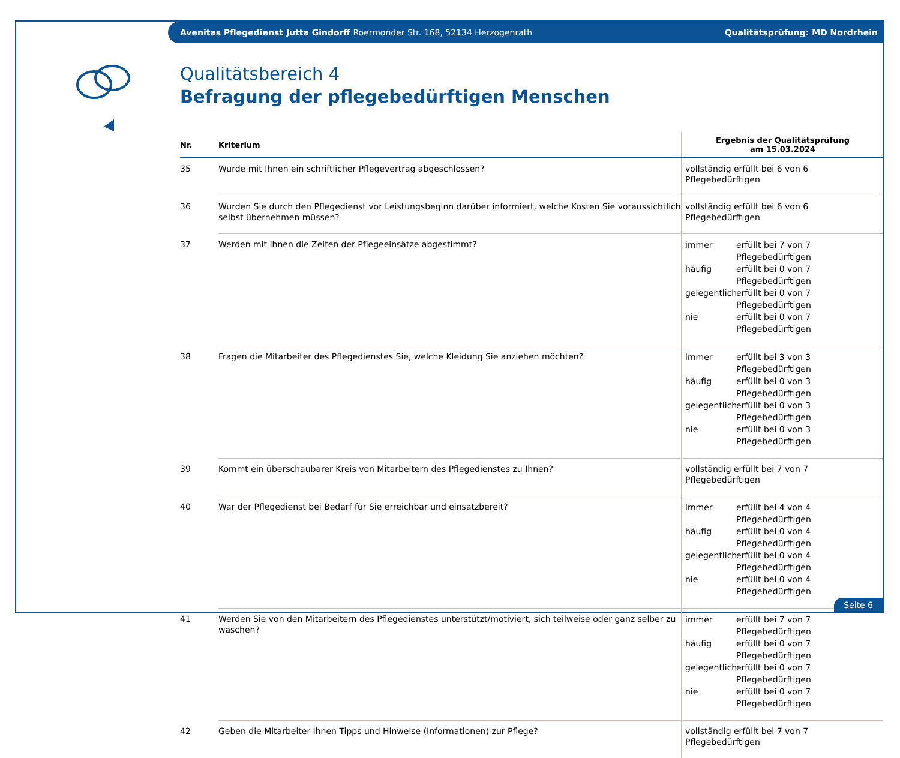Avenitas Pflegedienst Jutta Gindorff Roermonder Str. 168, 52134 Herzogenrath Qualitätsprüfung: MD Nordrhein
Qualitätsbereich 4
Befragung der pflegebedürftigen Menschen
| Nr. | Kriterium | Ergebnis der Qualitätsprüfung am 15.03.2024 |
| --- | --- | --- |
| 35 | Wurde mit Ihnen ein schriftlicher Pflegevertrag abgeschlossen? | vollständig erfüllt bei 6 von 6 Pflegebedürftigen |
| 36 | Wurden Sie durch den Pflegedienst vor Leistungsbeginn darüber informiert, welche Kosten Sie voraussichtlich selbst übernehmen müssen? | vollständig erfüllt bei 6 von 6 Pflegebedürftigen |
| 37 | Werden mit Ihnen die Zeiten der Pflegeeinsätze abgestimmt? | immer erfüllt bei 7 von 7 Pflegebedürftigen häufig erfüllt bei 0 von 7 Pflegebedürftigen gelegentlich erfüllt bei 0 von 7 Pflegebedürftigen nie erfüllt bei 0 von 7 Pflegebedürftigen |
| 38 | Fragen die Mitarbeiter des Pflegedienstes Sie, welche Kleidung Sie anziehen möchten? | immer erfüllt bei 3 von 3 Pflegebedürftigen häufig erfüllt bei 0 von 3 Pflegebedürftigen gelegentlich erfüllt bei 0 von 3 Pflegebedürftigen nie erfüllt bei 0 von 3 Pflegebedürftigen |
| 39 | Kommt ein überschaubarer Kreis von Mitarbeitern des Pflegedienstes zu Ihnen? | vollständig erfüllt bei 7 von 7 Pflegebedürftigen |
| 40 | War der Pflegedienst bei Bedarf für Sie erreichbar und einsatzbereit? | immer erfüllt bei 4 von 4 Pflegebedürftigen häufig erfüllt bei 0 von 4 Pflegebedürftigen gelegentlich erfüllt bei 0 von 4 Pflegebedürftigen nie erfüllt bei 0 von 4 Pflegebedürftigen |
| 41 | Werden Sie von den Mitarbeitern des Pflegedienstes unterstützt/motiviert, sich teilweise oder ganz selber zu waschen? | immer erfüllt bei 7 von 7 Pflegebedürftigen häufig erfüllt bei 0 von 7 Pflegebedürftigen gelegentlich erfüllt bei 0 von 7 Pflegebedürftigen nie erfüllt bei 0 von 7 Pflegebedürftigen |
| 42 | Geben die Mitarbeiter Ihnen Tipps und Hinweise (Informationen) zur Pflege? | vollständig erfüllt bei 7 von 7 Pflegebedürftigen |
Seite 6